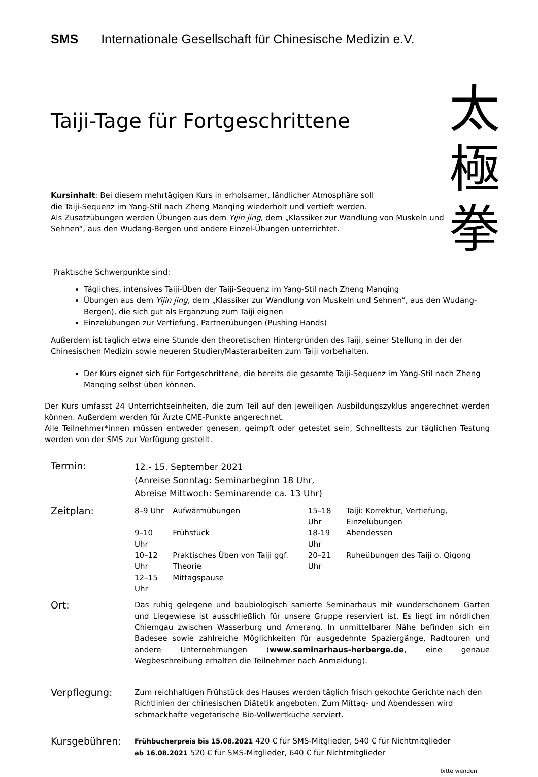SMS Internationale Gesellschaft für Chinesische Medizin e.V.
Taiji-Tage für Fortgeschrittene
Kursinhalt: Bei diesem mehrtägigen Kurs in erholsamer, ländlicher Atmosphäre soll
die Taiji-Sequenz im Yang-Stil nach Zheng Manqing wiederholt und vertieft werden.
Als Zusatzübungen werden Übungen aus dem Yijin jing, dem „Klassiker zur Wandlung von Muskeln und Sehnen“, aus den Wudang-Bergen und andere Einzel-Übungen unterrichtet.
太
極
拳
Praktische Schwerpunkte sind:
Tägliches, intensives Taiji-Üben der Taiji-Sequenz im Yang-Stil nach Zheng Manqing
Übungen aus dem Yijin jing, dem „Klassiker zur Wandlung von Muskeln und Sehnen“, aus den Wudang-Bergen), die sich gut als Ergänzung zum Taiji eignen
Einzelübungen zur Vertiefung, Partnerübungen (Pushing Hands)
Außerdem ist täglich etwa eine Stunde den theoretischen Hintergründen des Taiji, seiner Stellung in der der Chinesischen Medizin sowie neueren Studien/Masterarbeiten zum Taiji vorbehalten.
Der Kurs eignet sich für Fortgeschrittene, die bereits die gesamte Taiji-Sequenz im Yang-Stil nach Zheng Manqing selbst üben können.
Der Kurs umfasst 24 Unterrichtseinheiten, die zum Teil auf den jeweiligen Ausbildungszyklus angerechnet werden können. Außerdem werden für Ärzte CME-Punkte angerechnet.
Alle Teilnehmer*innen müssen entweder genesen, geimpft oder getestet sein, Schnelltests zur täglichen Testung werden von der SMS zur Verfügung gestellt.
| Termin: | 12.- 15. September 2021 (Anreise Sonntag: Seminarbeginn 18 Uhr, Abreise Mittwoch: Seminarende ca. 13 Uhr) |
| Zeitplan: | / 8–9 Uhr / Aufwärmübungen / 15–18 Uhr / Taiji: Korrektur, Vertiefung, Einzelübungen / / 9–10 Uhr / Frühstück / 18-19 Uhr / Abendessen / / 10–12 Uhr / Praktisches Üben von Taiji ggf. Theorie / 20–21 Uhr / Ruheübungen des Taiji o. Qigong / / 12–15 Uhr / Mittagspause / / / |
| Ort: | Das ruhig gelegene und baubiologisch sanierte Seminarhaus mit wunderschönem Garten und Liegewiese ist ausschließlich für unsere Gruppe reserviert ist. Es liegt im nördlichen Chiemgau zwischen Wasserburg und Amerang. In unmittelbarer Nähe befinden sich ein Badesee sowie zahlreiche Möglichkeiten für ausgedehnte Spaziergänge, Radtouren und andere Unternehmungen ( www.seminarhaus-herberge.de , eine genaue Wegbeschreibung erhalten die Teilnehmer nach Anmeldung). |
| Verpflegung: | Zum reichhaltigen Frühstück des Hauses werden täglich frisch gekochte Gerichte nach den Richtlinien der chinesischen Diätetik angeboten. Zum Mittag- und Abendessen wird schmackhafte vegetarische Bio-Vollwertküche serviert. |
| Kursgebühren: | Frühbucherpreis bis 15.08.2021 420 € für SMS-Mitglieder, 540 € für Nichtmitglieder ab 16.08.2021 520 € für SMS-Mitglieder, 640 € für Nichtmitglieder |
bitte wenden